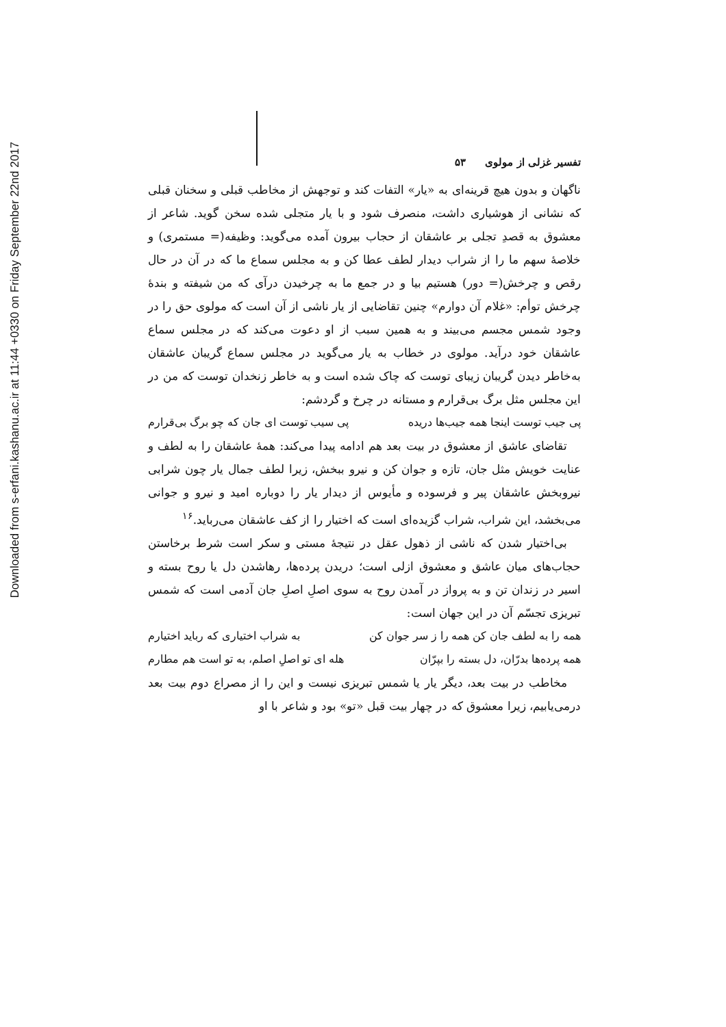Downloaded from s-erfani.kashanu.ac.ir at 11:44 +0330 on Friday September 22nd 2017
تفسیر غزلی از مولوی ۵۳
ناگهان و بدون هیچ قرینه‌ای به «یار» التفات کند و توجهش از مخاطب قبلی و سخنان قبلی که نشانی از هوشیاری داشت، منصرف شود و با یار متجلی شده سخن گوید. شاعر از معشوق به قصدِ تجلی بر عاشقان از حجاب بیرون آمده می‌گوید: وظیفه(= مستمری) و خلاصهٔ سهم ما را از شراب دیدار لطف عطا کن و به مجلس سماع ما که در آن در حال رقص و چرخش(= دور) هستیم بیا و در جمع ما به چرخیدن درآی که من شیفته و بندهٔ چرخش توأم: «غلام آن دوارم» چنین تقاضایی از یار ناشی از آن است که مولوی حق را در وجود شمس مجسم می‌بیند و به همین سبب از او دعوت می‌کند که در مجلس سماع عاشقان خود درآید. مولوی در خطاب به یار می‌گوید در مجلس سماع گریبان عاشقان به‌خاطر دیدن گریبان زیبای توست که چاک شده است و به خاطر زنخدان توست که من در این مجلس مثل برگ بی‌قرارم و مستانه در چرخ و گردشم:
پی جیب توست اینجا همه جیب‌ها دریده پی سیب توست ای جان که چو برگ بی‌قرارم
تقاضای عاشق از معشوق در بیت بعد هم ادامه پیدا می‌کند: همهٔ عاشقان را به لطف و عنایت خویش مثل جان، تازه و جوان کن و نیرو ببخش، زیرا لطف جمال یار چون شرابی نیروبخش عاشقان پیر و فرسوده و مأیوس از دیدار یار را دوباره امید و نیرو و جوانی می‌بخشد، این شراب، شراب گزیده‌ای است که اختیار را از کف عاشقان می‌رباید.<sup>۱۶</sup>
بی‌اختیار شدن که ناشی از ذهول عقل در نتیجهٔ مستی و سکر است شرط برخاستن حجاب‌های میان عاشق و معشوق ازلی است؛ دریدن پرده‌ها، رهاشدن دل یا روح بسته و اسیر در زندان تن و به پرواز در آمدن روح به سوی اصلِ اصلِ جان آدمی است که شمس تبریزی تجسّم آن در این جهان است:
همه را به لطف جان کن همه را ز سر جوان کن به شراب اختیاری که رباید اختیارم
همه پرده‌ها بدرّان، دل بسته را بپرّان هله ای تو اصلِ اصلم، به تو است هم مطارم
مخاطب در بیت بعد، دیگر یار یا شمس تبریزی نیست و این را از مصراع دوم بیت بعد درمی‌یابیم، زیرا معشوق که در چهار بیت قبل «تو» بود و شاعر با او